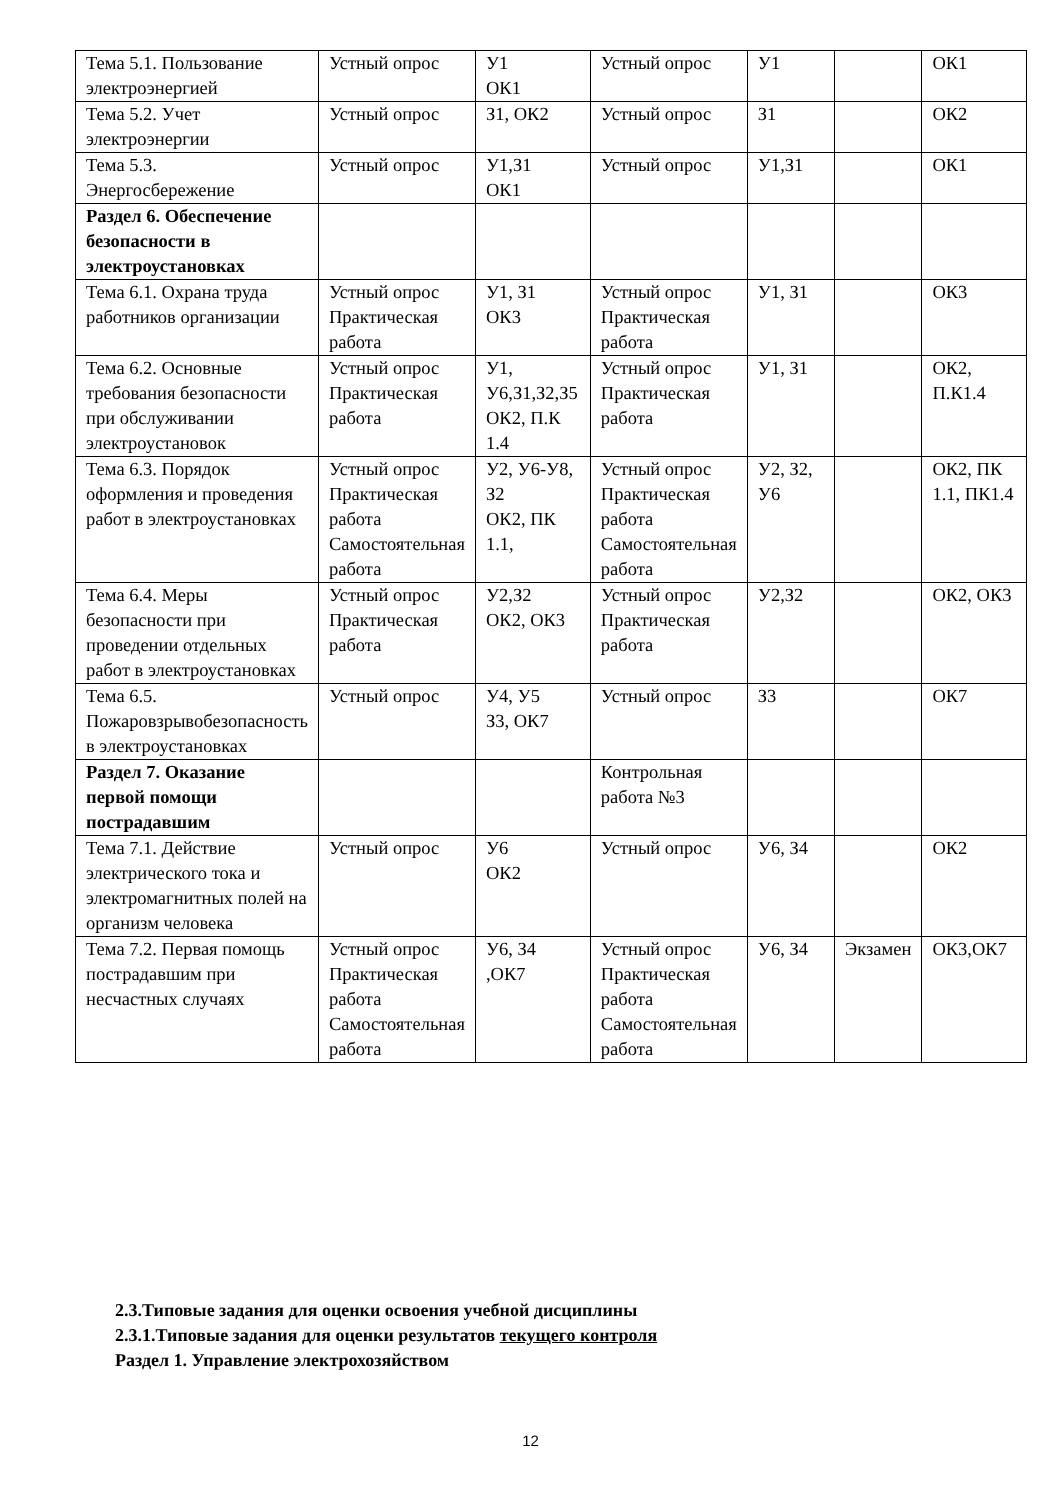| Тема 5.1. Пользование электроэнергией | Устный опрос | У1 ОК1 | Устный опрос | У1 | | ОК1 |
| Тема 5.2. Учет электроэнергии | Устный опрос | З1, ОК2 | Устный опрос | З1 | | ОК2 |
| Тема 5.3. Энергосбережение | Устный опрос | У1,З1 ОК1 | Устный опрос | У1,З1 | | ОК1 |
| Раздел 6. Обеспечение безопасности в электроустановках | | | | | | |
| Тема 6.1. Охрана труда работников организации | Устный опрос Практическая работа | У1, З1 ОК3 | Устный опрос Практическая работа | У1, З1 | | ОК3 |
| Тема 6.2. Основные требования безопасности при обслуживании электроустановок | Устный опрос Практическая работа | У1, У6,З1,З2,З5 ОК2, П.К 1.4 | Устный опрос Практическая работа | У1, З1 | | ОК2, П.К1.4 |
| Тема 6.3. Порядок оформления и проведения работ в электроустановках | Устный опрос Практическая работа Самостоятельная работа | У2, У6-У8, З2 ОК2, ПК 1.1, | Устный опрос Практическая работа Самостоятельная работа | У2, З2, У6 | | ОК2, ПК 1.1, ПК1.4 |
| Тема 6.4. Меры безопасности при проведении отдельных работ в электроустановках | Устный опрос Практическая работа | У2,З2 ОК2, ОК3 | Устный опрос Практическая работа | У2,З2 | | ОК2, ОК3 |
| Тема 6.5. Пожаровзрывобезопасность в электроустановках | Устный опрос | У4, У5 З3, ОК7 | Устный опрос | З3 | | ОК7 |
| Раздел 7. Оказание первой помощи пострадавшим | | | Контрольная работа №3 | | | |
| Тема 7.1. Действие электрического тока и электромагнитных полей на организм человека | Устный опрос | У6 ОК2 | Устный опрос | У6, З4 | | ОК2 |
| Тема 7.2. Первая помощь пострадавшим при несчастных случаях | Устный опрос Практическая работа Самостоятельная работа | У6, З4 ,ОК7 | Устный опрос Практическая работа Самостоятельная работа | У6, З4 | Экзамен | ОК3,ОК7 |
2.3.Типовые задания для оценки освоения учебной дисциплины
2.3.1.Типовые задания для оценки результатов текущего контроля
Раздел 1. Управление электрохозяйством
12